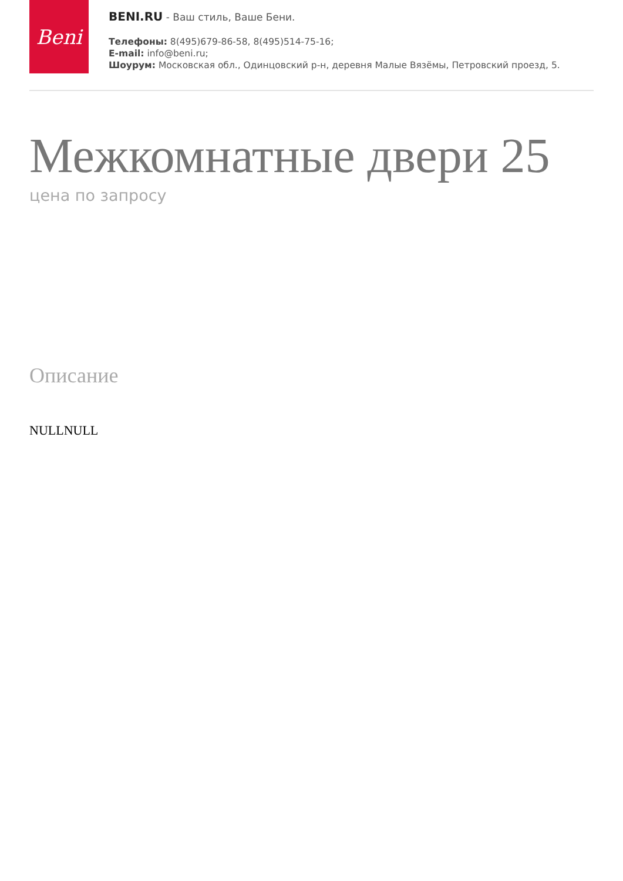Beni
BENI.RU - Ваш стиль, Ваше Бени.
Телефоны: 8(495)679-86-58, 8(495)514-75-16;
E-mail: info@beni.ru;
Шоурум: Московская обл., Одинцовский р-н, деревня Малые Вязёмы, Петровский проезд, 5.
Межкомнатные двери 25
цена по запросу
Описание
NULLNULL